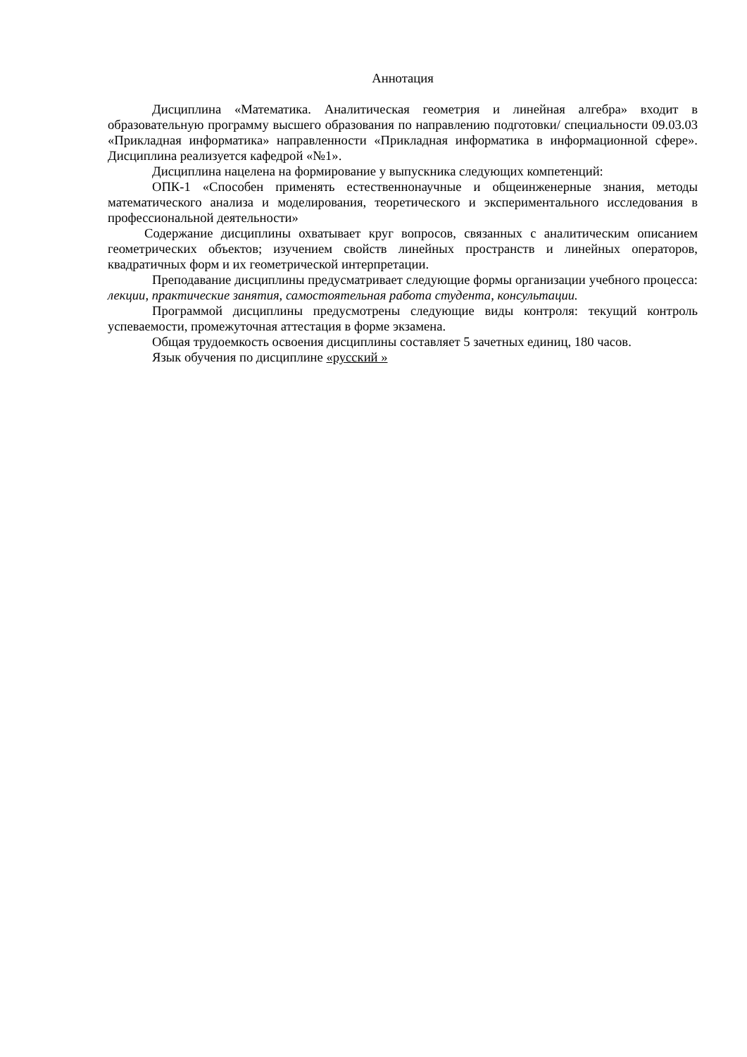Аннотация
Дисциплина «Математика. Аналитическая геометрия и линейная алгебра» входит в образовательную программу высшего образования по направлению подготовки/ специальности 09.03.03 «Прикладная информатика» направленности «Прикладная информатика в информационной сфере». Дисциплина реализуется кафедрой «№1».
Дисциплина нацелена на формирование у выпускника следующих компетенций:
ОПК-1 «Способен применять естественнонаучные и общеинженерные знания, методы математического анализа и моделирования, теоретического и экспериментального исследования в профессиональной деятельности»
Содержание дисциплины охватывает круг вопросов, связанных с аналитическим описанием геометрических объектов; изучением свойств линейных пространств и линейных операторов, квадратичных форм и их геометрической интерпретации.
Преподавание дисциплины предусматривает следующие формы организации учебного процесса: лекции, практические занятия, самостоятельная работа студента, консультации.
Программой дисциплины предусмотрены следующие виды контроля: текущий контроль успеваемости, промежуточная аттестация в форме экзамена.
Общая трудоемкость освоения дисциплины составляет 5 зачетных единиц, 180 часов.
Язык обучения по дисциплине «русский »